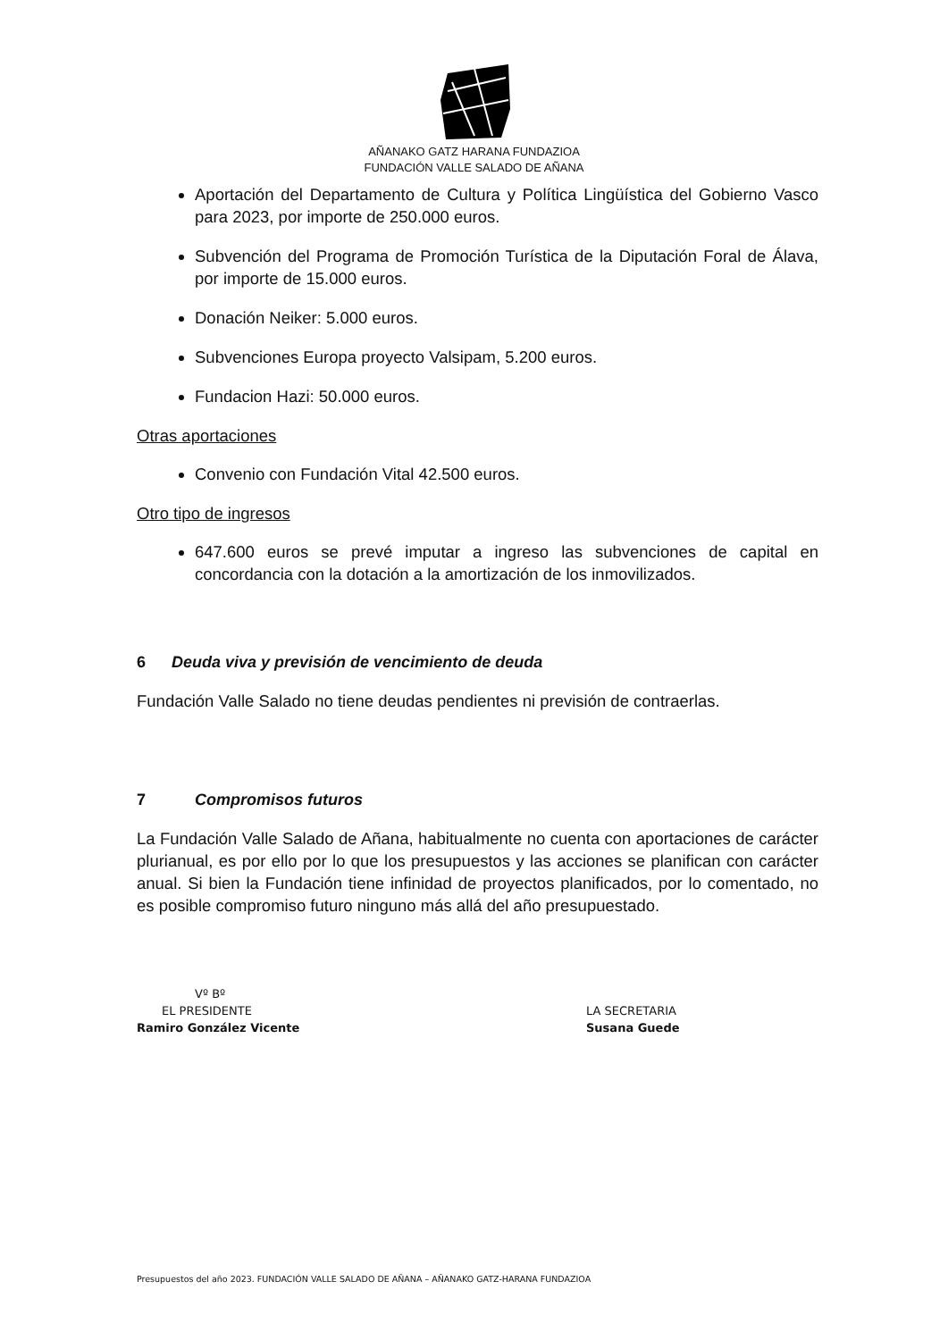AÑANAKO GATZ HARANA FUNDAZIOA
FUNDACIÓN VALLE SALADO DE AÑANA
Aportación del Departamento de Cultura y Política Lingüística del Gobierno Vasco para 2023, por importe de 250.000 euros.
Subvención del Programa de Promoción Turística de la Diputación Foral de Álava, por importe de 15.000 euros.
Donación Neiker: 5.000 euros.
Subvenciones Europa proyecto Valsipam, 5.200 euros.
Fundacion Hazi: 50.000 euros.
Otras aportaciones
Convenio con Fundación Vital 42.500 euros.
Otro tipo de ingresos
647.600 euros se prevé imputar a ingreso las subvenciones de capital en concordancia con la dotación a la amortización de los inmovilizados.
6 Deuda viva y previsión de vencimiento de deuda
Fundación Valle Salado no tiene deudas pendientes ni previsión de contraerlas.
7 Compromisos futuros
La Fundación Valle Salado de Añana, habitualmente no cuenta con aportaciones de carácter plurianual, es por ello por lo que los presupuestos y las acciones se planifican con carácter anual. Si bien la Fundación tiene infinidad de proyectos planificados, por lo comentado, no es posible compromiso futuro ninguno más allá del año presupuestado.
Vº Bº
EL PRESIDENTE
Ramiro González Vicente
LA SECRETARIA
Susana Guede
Presupuestos del año 2023. FUNDACIÓN VALLE SALADO DE AÑANA – AÑANAKO GATZ-HARANA FUNDAZIOA